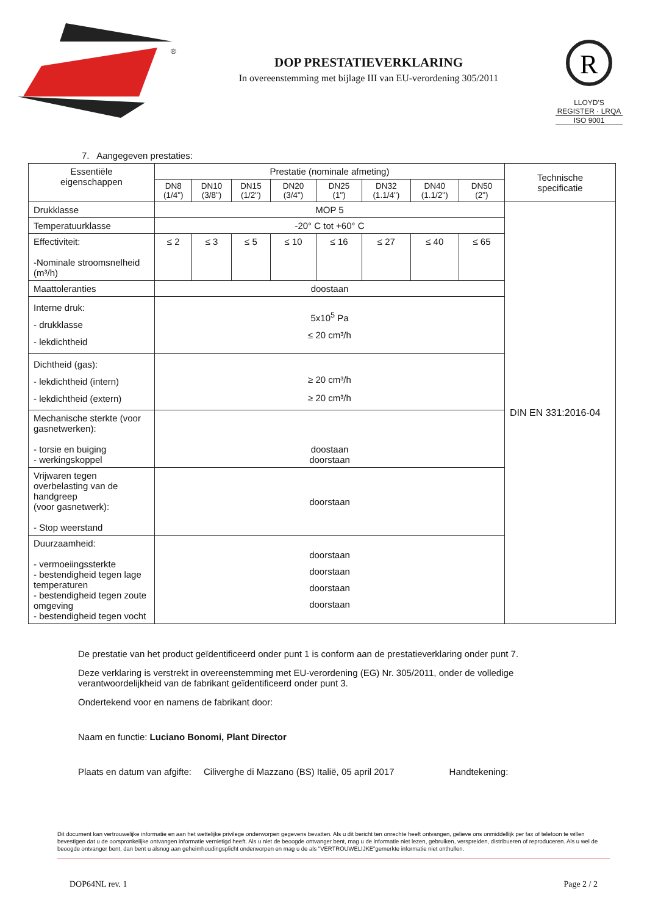®
DOP PRESTATIEVERKLARING
In overeenstemming met bijlage III van EU-verordening 305/2011
R
LLOYD'S REGISTER · LRQA
ISO 9001
7. Aangegeven prestaties:
| Essentiële eigenschappen | Prestatie (nominale afmeting) | | | | | | | | Technische specificatie |
| --- | --- | --- | --- | --- | --- | --- | --- | --- | --- |
| | DN8 (1/4") | DN10 (3/8") | DN15 (1/2") | DN20 (3/4") | DN25 (1") | DN32 (1.1/4") | DN40 (1.1/2") | DN50 (2") | |
| Drukklasse | MOP 5 | | | | | | | | DIN EN 331:2016-04 |
| Temperatuurklasse | -20° C tot +60° C | | | | | | | | |
| Effectiviteit: -Nominale stroomsnelheid (m³/h) | ≤ 2 | ≤ 3 | ≤ 5 | ≤ 10 | ≤ 16 | ≤ 27 | ≤ 40 | ≤ 65 | |
| Maattoleranties | doostaan | | | | | | | | |
| Interne druk: - drukklasse - lekdichtheid | 5x10<sup>5</sup> Pa ≤ 20 cm³/h | | | | | | | | |
| Dichtheid (gas): - lekdichtheid (intern) - lekdichtheid (extern) | ≥ 20 cm³/h ≥ 20 cm³/h | | | | | | | | |
| Mechanische sterkte (voor gasnetwerken): - torsie en buiging - werkingskoppel | doostaan doorstaan | | | | | | | | |
| Vrijwaren tegen overbelasting van de handgreep (voor gasnetwerk): - Stop weerstand | doorstaan | | | | | | | | |
| Duurzaamheid: - vermoeiingssterkte - bestendigheid tegen lage temperaturen - bestendigheid tegen zoute omgeving - bestendigheid tegen vocht | doorstaan doorstaan doorstaan doorstaan | | | | | | | | |
De prestatie van het product geïdentificeerd onder punt 1 is conform aan de prestatieverklaring onder punt 7.
Deze verklaring is verstrekt in overeenstemming met EU-verordening (EG) Nr. 305/2011, onder de volledige verantwoordelijkheid van de fabrikant geïdentificeerd onder punt 3.
Ondertekend voor en namens de fabrikant door:
Naam en functie: Luciano Bonomi, Plant Director
Plaats en datum van afgifte: Ciliverghe di Mazzano (BS) Italië, 05 april 2017 Handtekening:
Dit document kan vertrouwelijke informatie en aan het wettelijke privilege onderworpen gegevens bevatten. Als u dit bericht ten onrechte heeft ontvangen, gelieve ons onmiddellijk per fax of telefoon te willen bevestigen dat u de oorspronkelijke ontvangen informatie vernietigd heeft. Als u niet de beoogde ontvanger bent, mag u de informatie niet lezen, gebruiken, verspreiden, distribueren of reproduceren. Als u wel de beoogde ontvanger bent, dan bent u alsnog aan geheimhoudingsplicht onderworpen en mag u de als "VERTROUWELIJKE"gemerkte informatie niet onthullen.
DOP64NL rev. 1 Page 2 / 2